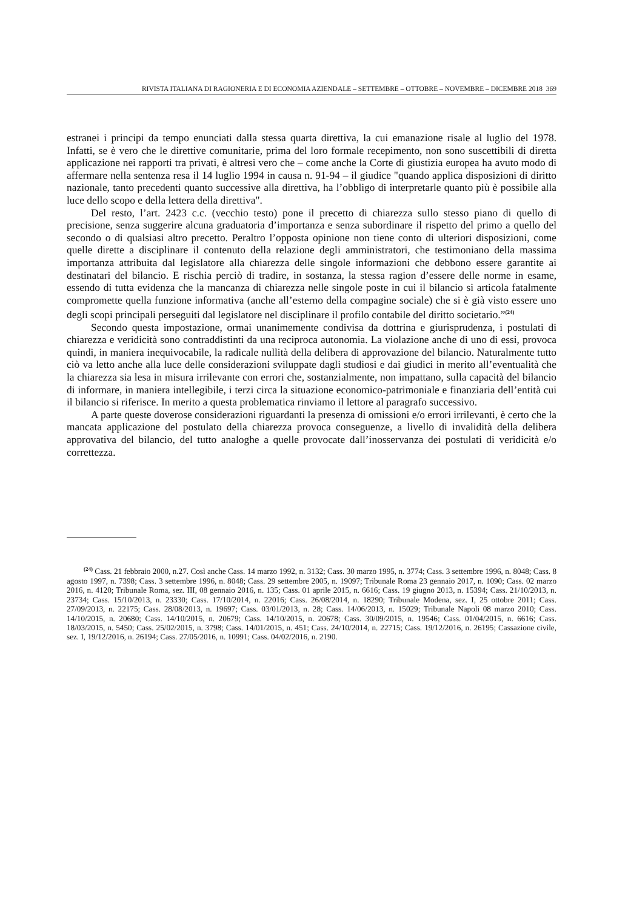RIVISTA ITALIANA DI RAGIONERIA E DI ECONOMIA AZIENDALE – SETTEMBRE – OTTOBRE – NOVEMBRE – DICEMBRE 2018 369
estranei i principi da tempo enunciati dalla stessa quarta direttiva, la cui emanazione risale al luglio del 1978. Infatti, se è vero che le direttive comunitarie, prima del loro formale recepimento, non sono suscettibili di diretta applicazione nei rapporti tra privati, è altresì vero che – come anche la Corte di giustizia europea ha avuto modo di affermare nella sentenza resa il 14 luglio 1994 in causa n. 91-94 – il giudice "quando applica disposizioni di diritto nazionale, tanto precedenti quanto successive alla direttiva, ha l’obbligo di interpretarle quanto più è possibile alla luce dello scopo e della lettera della direttiva".
Del resto, l’art. 2423 c.c. (vecchio testo) pone il precetto di chiarezza sullo stesso piano di quello di precisione, senza suggerire alcuna graduatoria d’importanza e senza subordinare il rispetto del primo a quello del secondo o di qualsiasi altro precetto. Peraltro l’opposta opinione non tiene conto di ulteriori disposizioni, come quelle dirette a disciplinare il contenuto della relazione degli amministratori, che testimoniano della massima importanza attribuita dal legislatore alla chiarezza delle singole informazioni che debbono essere garantite ai destinatari del bilancio. E rischia perciò di tradire, in sostanza, la stessa ragion d’essere delle norme in esame, essendo di tutta evidenza che la mancanza di chiarezza nelle singole poste in cui il bilancio si articola fatalmente compromette quella funzione informativa (anche all’esterno della compagine sociale) che si è già visto essere uno degli scopi principali perseguiti dal legislatore nel disciplinare il profilo contabile del diritto societario.”<sup>(24)</sup>
Secondo questa impostazione, ormai unanimemente condivisa da dottrina e giurisprudenza, i postulati di chiarezza e veridicità sono contraddistinti da una reciproca autonomia. La violazione anche di uno di essi, provoca quindi, in maniera inequivocabile, la radicale nullità della delibera di approvazione del bilancio. Naturalmente tutto ciò va letto anche alla luce delle considerazioni sviluppate dagli studiosi e dai giudici in merito all’eventualità che la chiarezza sia lesa in misura irrilevante con errori che, sostanzialmente, non impattano, sulla capacità del bilancio di informare, in maniera intellegibile, i terzi circa la situazione economico-patrimoniale e finanziaria dell’entità cui il bilancio si riferisce. In merito a questa problematica rinviamo il lettore al paragrafo successivo.
A parte queste doverose considerazioni riguardanti la presenza di omissioni e/o errori irrilevanti, è certo che la mancata applicazione del postulato della chiarezza provoca conseguenze, a livello di invalidità della delibera approvativa del bilancio, del tutto analoghe a quelle provocate dall’inosservanza dei postulati di veridicità e/o correttezza.
<sup>(24)</sup> Cass. 21 febbraio 2000, n.27. Così anche Cass. 14 marzo 1992, n. 3132; Cass. 30 marzo 1995, n. 3774; Cass. 3 settembre 1996, n. 8048; Cass. 8 agosto 1997, n. 7398; Cass. 3 settembre 1996, n. 8048; Cass. 29 settembre 2005, n. 19097; Tribunale Roma 23 gennaio 2017, n. 1090; Cass. 02 marzo 2016, n. 4120; Tribunale Roma, sez. III, 08 gennaio 2016, n. 135; Cass. 01 aprile 2015, n. 6616; Cass. 19 giugno 2013, n. 15394; Cass. 21/10/2013, n. 23734; Cass. 15/10/2013, n. 23330; Cass. 17/10/2014, n. 22016; Cass. 26/08/2014, n. 18290; Tribunale Modena, sez. I, 25 ottobre 2011; Cass. 27/09/2013, n. 22175; Cass. 28/08/2013, n. 19697; Cass. 03/01/2013, n. 28; Cass. 14/06/2013, n. 15029; Tribunale Napoli 08 marzo 2010; Cass. 14/10/2015, n. 20680; Cass. 14/10/2015, n. 20679; Cass. 14/10/2015, n. 20678; Cass. 30/09/2015, n. 19546; Cass. 01/04/2015, n. 6616; Cass. 18/03/2015, n. 5450; Cass. 25/02/2015, n. 3798; Cass. 14/01/2015, n. 451; Cass. 24/10/2014, n. 22715; Cass. 19/12/2016, n. 26195; Cassazione civile, sez. I, 19/12/2016, n. 26194; Cass. 27/05/2016, n. 10991; Cass. 04/02/2016, n. 2190.